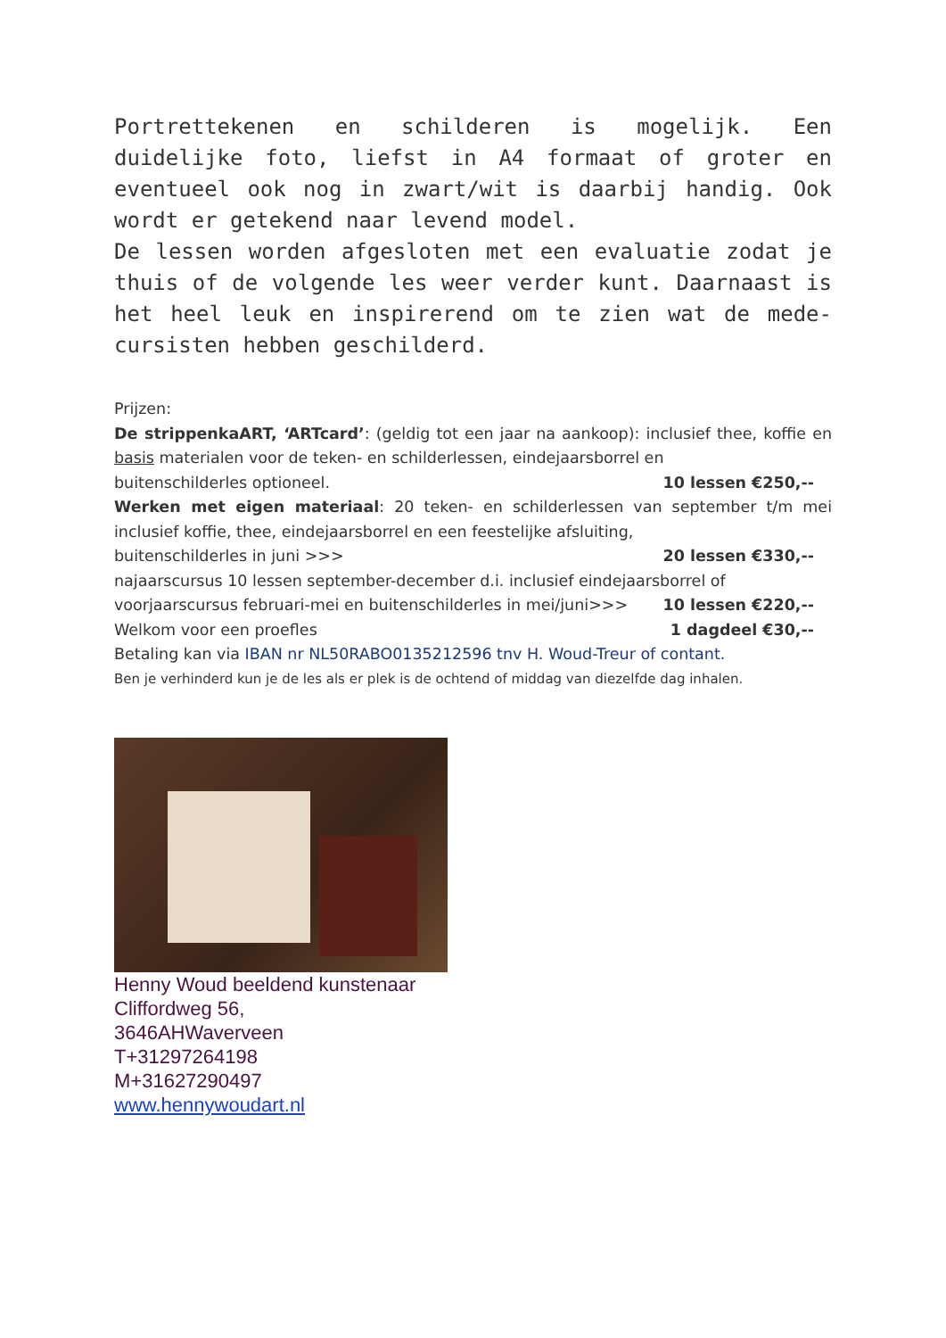Portrettekenen en schilderen is mogelijk. Een duidelijke foto, liefst in A4 formaat of groter en eventueel ook nog in zwart/wit is daarbij handig. Ook wordt er getekend naar levend model.
De lessen worden afgesloten met een evaluatie zodat je thuis of de volgende les weer verder kunt. Daarnaast is het heel leuk en inspirerend om te zien wat de mede-cursisten hebben geschilderd.
Prijzen:
De strippenkaART, ‘ARTcard’: (geldig tot een jaar na aankoop): inclusief thee, koffie en basis materialen voor de teken- en schilderlessen, eindejaarsborrel en
buitenschilderles optioneel. 10 lessen €250,--
Werken met eigen materiaal: 20 teken- en schilderlessen van september t/m mei inclusief koffie, thee, eindejaarsborrel en een feestelijke afsluiting,
buitenschilderles in juni >>> 20 lessen €330,--
najaarscursus 10 lessen september-december d.i. inclusief eindejaarsborrel of
voorjaarscursus februari-mei en buitenschilderles in mei/juni>>> 10 lessen €220,--
Welkom voor een proefles 1 dagdeel €30,--
Betaling kan via IBAN nr NL50RABO0135212596 tnv H. Woud-Treur of contant.
Ben je verhinderd kun je de les als er plek is de ochtend of middag van diezelfde dag inhalen.
Henny Woud beeldend kunstenaar
Cliffordweg 56,
3646AHWaverveen
T+31297264198
M+31627290497
www.hennywoudart.nl